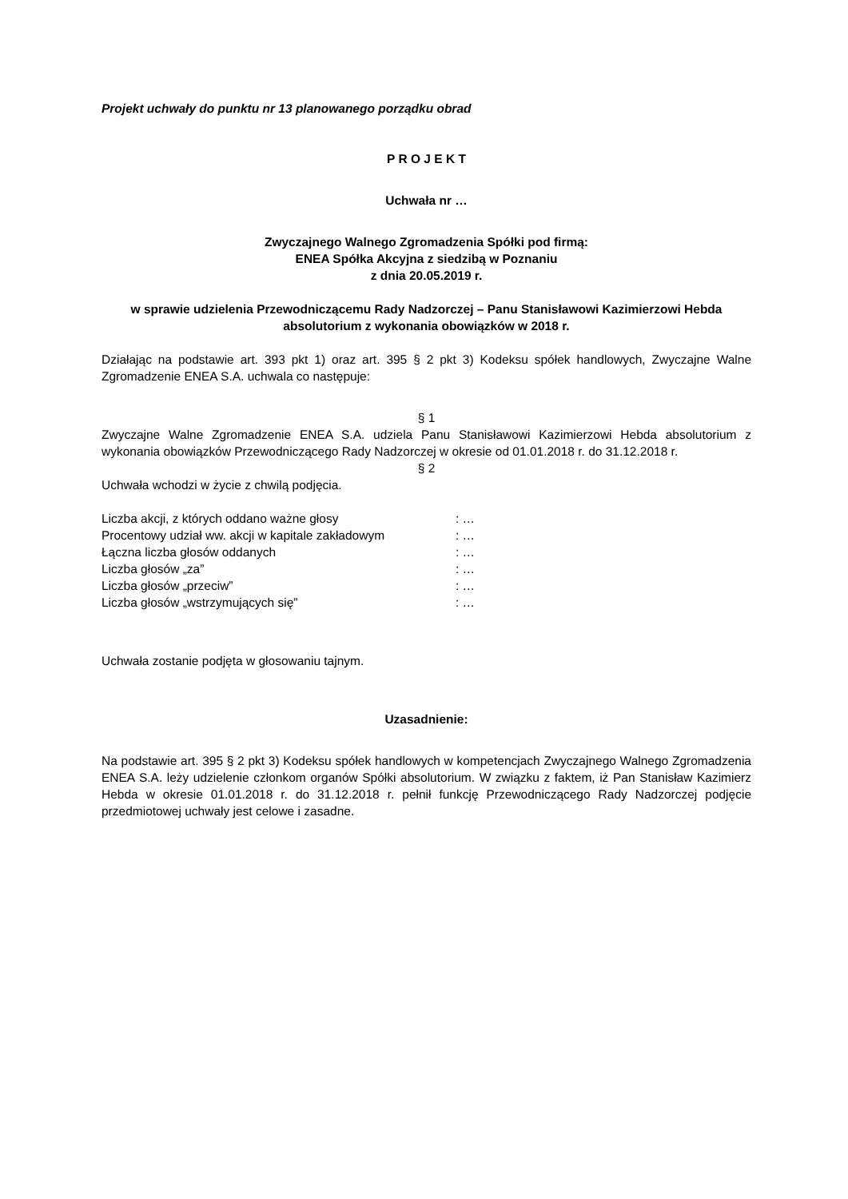Projekt uchwały do punktu nr 13 planowanego porządku obrad
P R O J E K T
Uchwała nr …
Zwyczajnego Walnego Zgromadzenia Spółki pod firmą:
ENEA Spółka Akcyjna z siedzibą w Poznaniu
z dnia 20.05.2019 r.
w sprawie udzielenia Przewodniczącemu Rady Nadzorczej – Panu Stanisławowi Kazimierzowi Hebda absolutorium z wykonania obowiązków w 2018 r.
Działając na podstawie art. 393 pkt 1) oraz art. 395 § 2 pkt 3) Kodeksu spółek handlowych, Zwyczajne Walne Zgromadzenie ENEA S.A. uchwala co następuje:
§ 1
Zwyczajne Walne Zgromadzenie ENEA S.A. udziela Panu Stanisławowi Kazimierzowi Hebda absolutorium z wykonania obowiązków Przewodniczącego Rady Nadzorczej w okresie od 01.01.2018 r. do 31.12.2018 r.
§ 2
Uchwała wchodzi w życie z chwilą podjęcia.
| Liczba akcji, z których oddano ważne głosy | : … |
| Procentowy udział ww. akcji w kapitale zakładowym | : … |
| Łączna liczba głosów oddanych | : … |
| Liczba głosów „za” | : … |
| Liczba głosów „przeciw” | : … |
| Liczba głosów „wstrzymujących się” | : … |
Uchwała zostanie podjęta w głosowaniu tajnym.
Uzasadnienie:
Na podstawie art. 395 § 2 pkt 3) Kodeksu spółek handlowych w kompetencjach Zwyczajnego Walnego Zgromadzenia ENEA S.A. leży udzielenie członkom organów Spółki absolutorium. W związku z faktem, iż Pan Stanisław Kazimierz Hebda w okresie 01.01.2018 r. do 31.12.2018 r. pełnił funkcję Przewodniczącego Rady Nadzorczej podjęcie przedmiotowej uchwały jest celowe i zasadne.